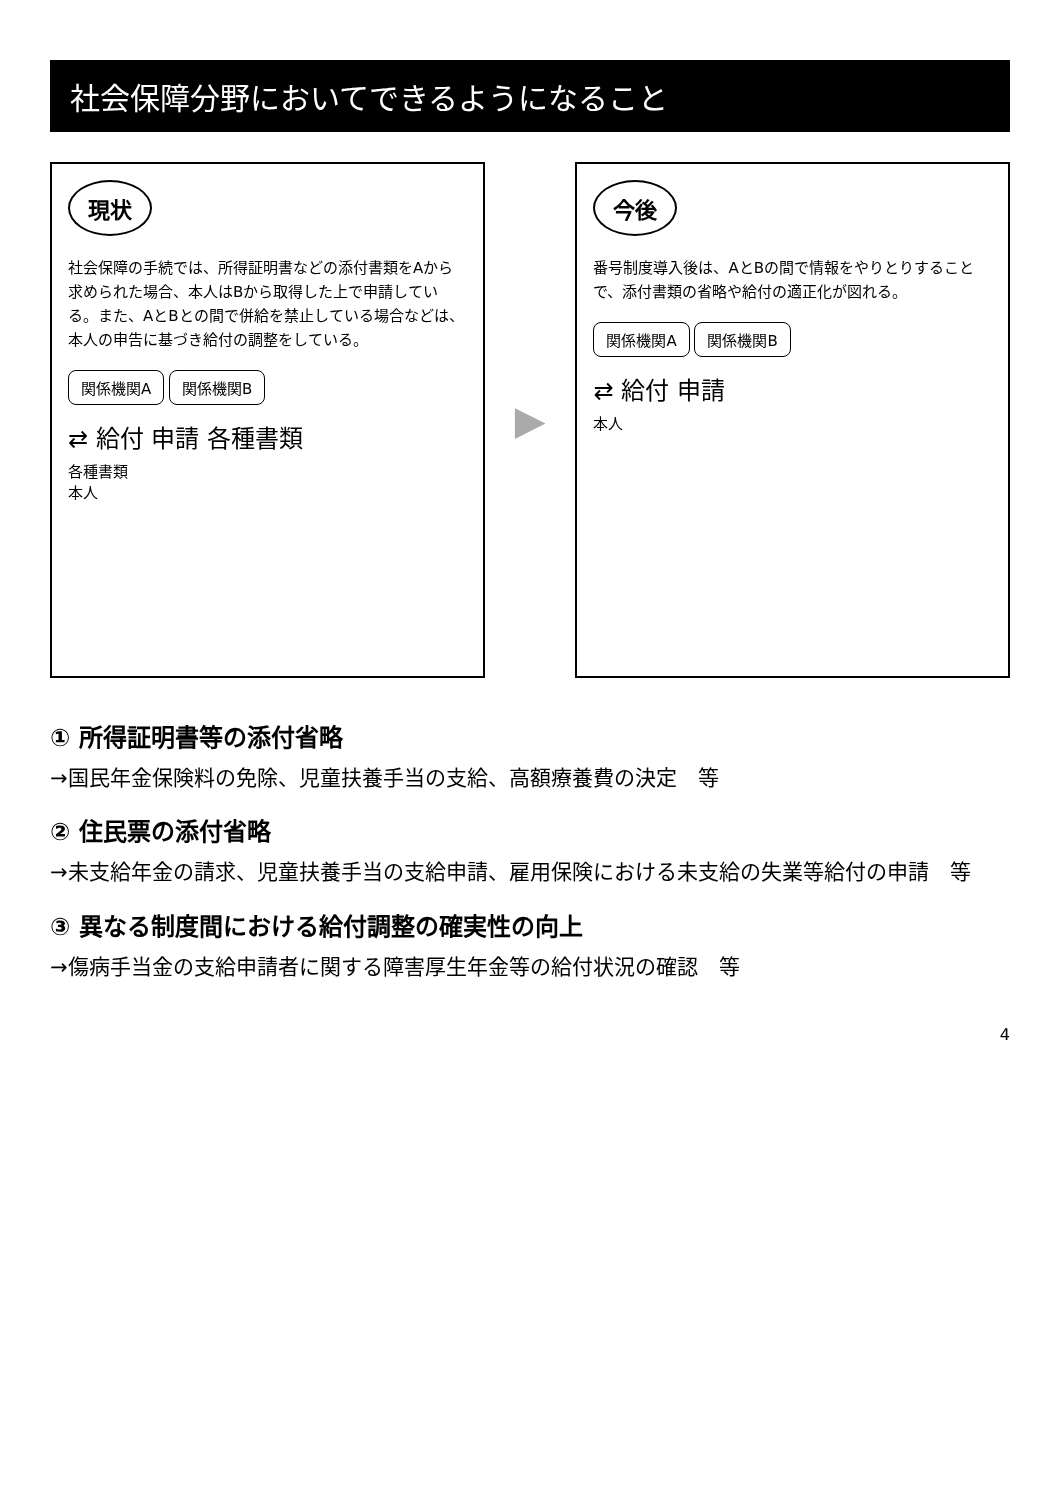社会保障分野においてできるようになること
現状
社会保障の手続では、所得証明書などの添付書類をAから求められた場合、本人はBから取得した上で申請している。また、AとBとの間で併給を禁止している場合などは、本人の申告に基づき給付の調整をしている。
関係機関A 関係機関B
⇄ 給付 申請 各種書類
各種書類
本人
▶
今後
番号制度導入後は、AとBの間で情報をやりとりすることで、添付書類の省略や給付の適正化が図れる。
関係機関A 関係機関B
⇄ 給付 申請
本人
① 所得証明書等の添付省略
→国民年金保険料の免除、児童扶養手当の支給、高額療養費の決定　等
② 住民票の添付省略
→未支給年金の請求、児童扶養手当の支給申請、雇用保険における未支給の失業等給付の申請　等
③ 異なる制度間における給付調整の確実性の向上
→傷病手当金の支給申請者に関する障害厚生年金等の給付状況の確認　等
4